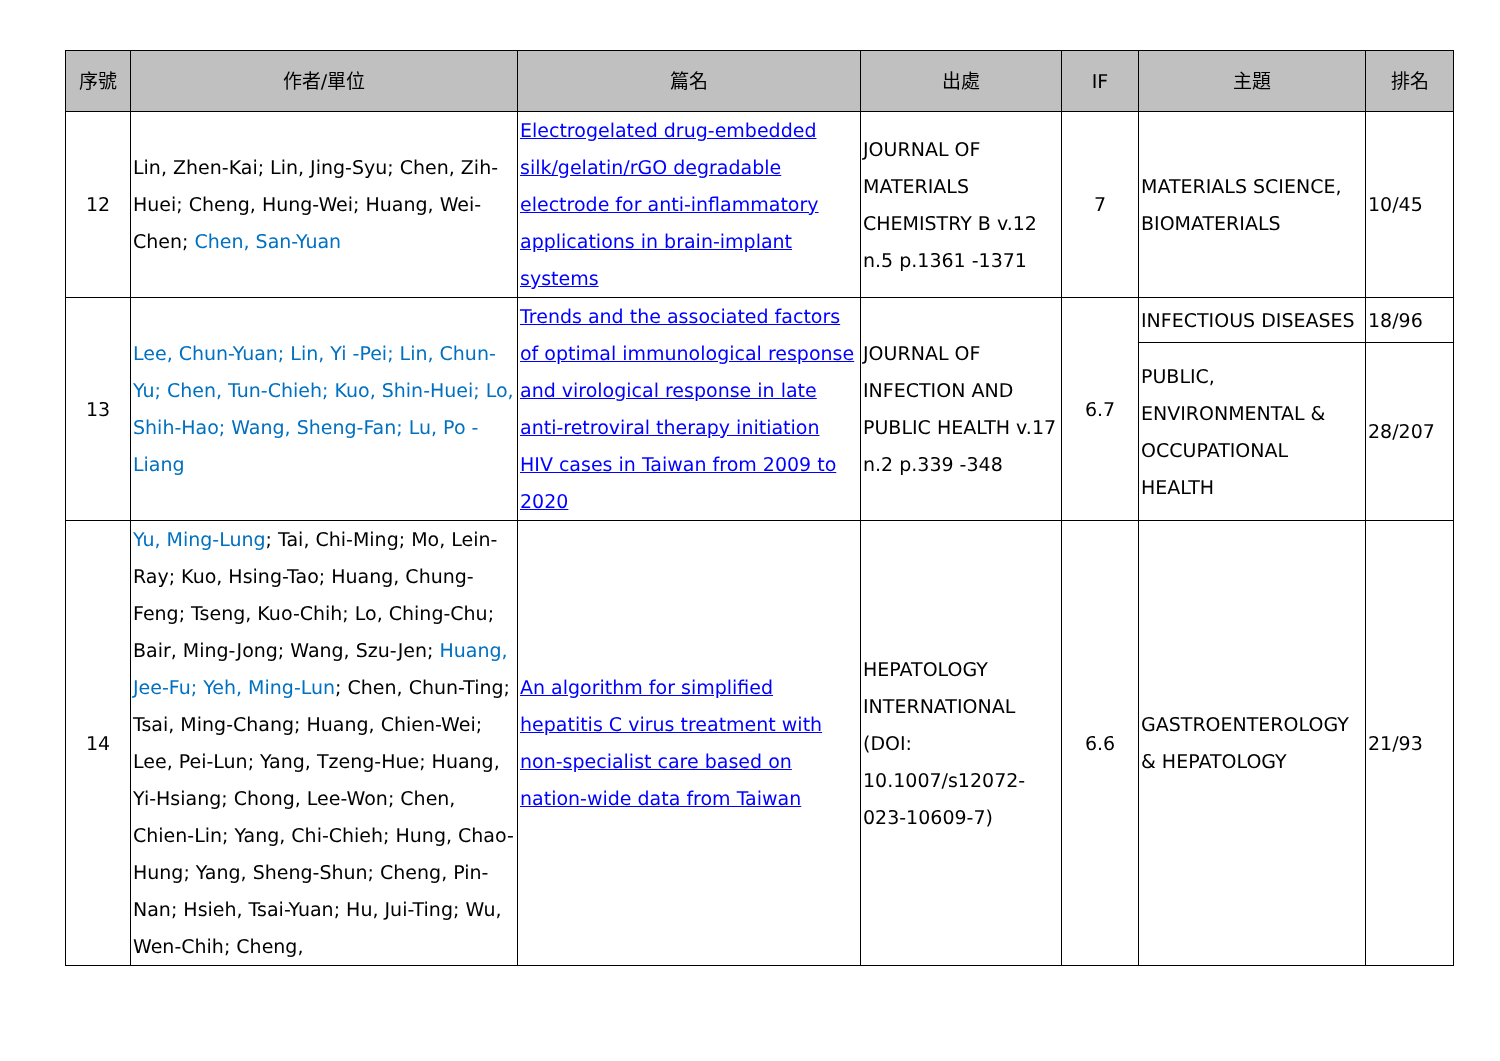| 序號 | 作者/單位 | 篇名 | 出處 | IF | 主題 | 排名 |
| --- | --- | --- | --- | --- | --- | --- |
| 12 | Lin, Zhen-Kai; Lin, Jing-Syu; Chen, Zih-Huei; Cheng, Hung-Wei; Huang, Wei-Chen; Chen, San-Yuan | Electrogelated drug-embedded silk/gelatin/rGO degradable electrode for anti-inflammatory applications in brain-implant systems | JOURNAL OF MATERIALS CHEMISTRY B v.12 n.5 p.1361 -1371 | 7 | MATERIALS SCIENCE, BIOMATERIALS | 10/45 |
| 13 | Lee, Chun-Yuan; Lin, Yi -Pei; Lin, Chun-Yu; Chen, Tun-Chieh; Kuo, Shin-Huei; Lo, Shih-Hao; Wang, Sheng-Fan; Lu, Po -Liang | Trends and the associated factors of optimal immunological response and virological response in late anti-retroviral therapy initiation HIV cases in Taiwan from 2009 to 2020 | JOURNAL OF INFECTION AND PUBLIC HEALTH v.17 n.2 p.339 -348 | 6.7 | INFECTIOUS DISEASES | 18/96 |
| | | | | | PUBLIC, ENVIRONMENTAL & OCCUPATIONAL HEALTH | 28/207 |
| 14 | Yu, Ming-Lung ; Tai, Chi-Ming; Mo, Lein-Ray; Kuo, Hsing-Tao; Huang, Chung-Feng; Tseng, Kuo-Chih; Lo, Ching-Chu; Bair, Ming-Jong; Wang, Szu-Jen; Huang, Jee-Fu; Yeh, Ming-Lun ; Chen, Chun-Ting; Tsai, Ming-Chang; Huang, Chien-Wei; Lee, Pei-Lun; Yang, Tzeng-Hue; Huang, Yi-Hsiang; Chong, Lee-Won; Chen, Chien-Lin; Yang, Chi-Chieh; Hung, Chao-Hung; Yang, Sheng-Shun; Cheng, Pin-Nan; Hsieh, Tsai-Yuan; Hu, Jui-Ting; Wu, Wen-Chih; Cheng, | An algorithm for simplified hepatitis C virus treatment with non-specialist care based on nation-wide data from Taiwan | HEPATOLOGY INTERNATIONAL (DOI: 10.1007/s12072-023-10609-7) | 6.6 | GASTROENTEROLOGY & HEPATOLOGY | 21/93 |